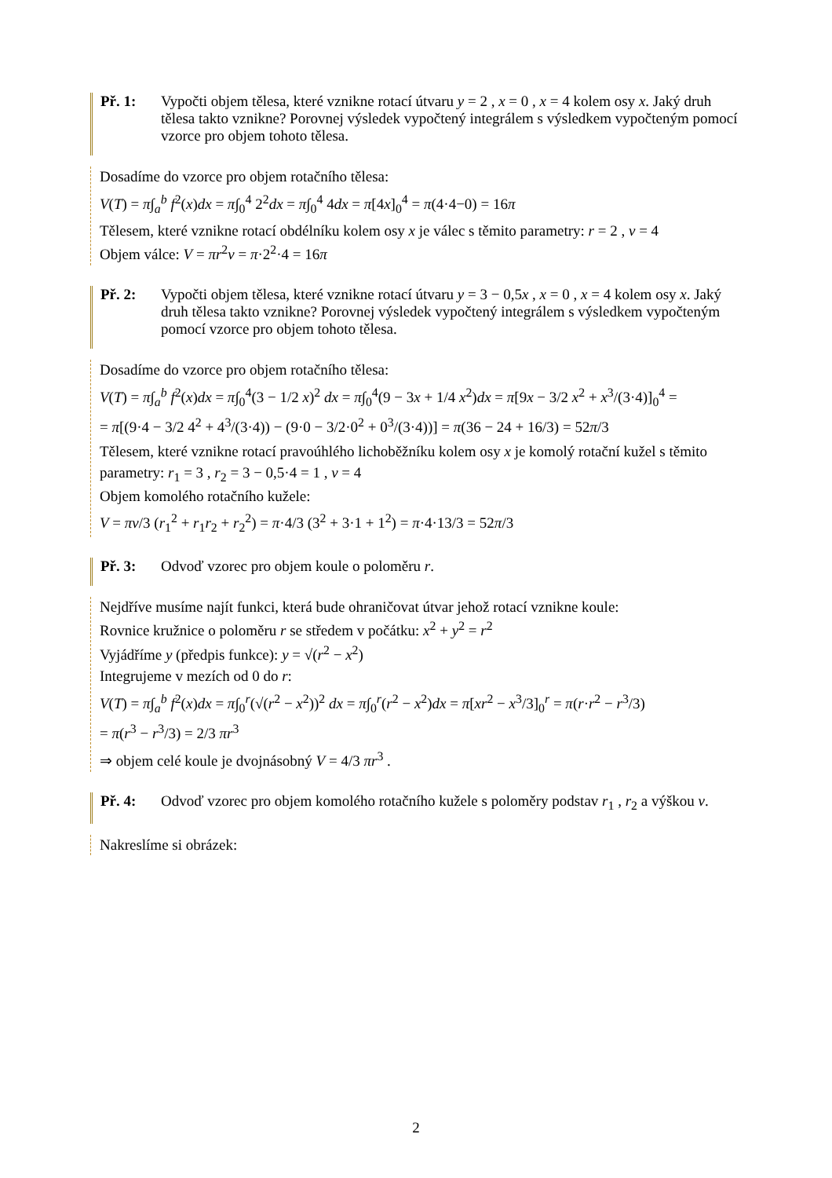Př. 1: Vypočti objem tělesa, které vznikne rotací útvaru y = 2 , x = 0 , x = 4 kolem osy x. Jaký druh tělesa takto vznikne? Porovnej výsledek vypočtený integrálem s výsledkem vypočteným pomocí vzorce pro objem tohoto tělesa.
Dosadíme do vzorce pro objem rotačního tělesa:
V(T) = π∫<sub>a</sub><sup>b</sup> f<sup>2</sup>(x)dx = π∫<sub>0</sub><sup>4</sup> 2<sup>2</sup>dx = π∫<sub>0</sub><sup>4</sup> 4dx = π[4x]<sub>0</sub><sup>4</sup> = π(4·4−0) = 16π
Tělesem, které vznikne rotací obdélníku kolem osy x je válec s těmito parametry: r = 2 , v = 4
Objem válce: V = πr<sup>2</sup>v = π·2<sup>2</sup>·4 = 16π
Př. 2: Vypočti objem tělesa, které vznikne rotací útvaru y = 3 − 0,5x , x = 0 , x = 4 kolem osy x. Jaký druh tělesa takto vznikne? Porovnej výsledek vypočtený integrálem s výsledkem vypočteným pomocí vzorce pro objem tohoto tělesa.
Dosadíme do vzorce pro objem rotačního tělesa:
V(T) = π∫<sub>a</sub><sup>b</sup> f<sup>2</sup>(x)dx = π∫<sub>0</sub><sup>4</sup>(3 − 1/2 x)<sup>2</sup> dx = π∫<sub>0</sub><sup>4</sup>(9 − 3x + 1/4 x<sup>2</sup>)dx = π[9x − 3/2 x<sup>2</sup> + x<sup>3</sup>/(3·4)]<sub>0</sub><sup>4</sup> =
= π[(9·4 − 3/2 4<sup>2</sup> + 4<sup>3</sup>/(3·4)) − (9·0 − 3/2·0<sup>2</sup> + 0<sup>3</sup>/(3·4))] = π(36 − 24 + 16/3) = 52π/3
Tělesem, které vznikne rotací pravoúhlého lichoběžníku kolem osy x je komolý rotační kužel s těmito parametry: r<sub>1</sub> = 3 , r<sub>2</sub> = 3 − 0,5·4 = 1 , v = 4
Objem komolého rotačního kužele:
V = πv/3 (r<sub>1</sub><sup>2</sup> + r<sub>1</sub>r<sub>2</sub> + r<sub>2</sub><sup>2</sup>) = π·4/3 (3<sup>2</sup> + 3·1 + 1<sup>2</sup>) = π·4·13/3 = 52π/3
Př. 3: Odvoď vzorec pro objem koule o poloměru r.
Nejdříve musíme najít funkci, která bude ohraničovat útvar jehož rotací vznikne koule:
Rovnice kružnice o poloměru r se středem v počátku: x<sup>2</sup> + y<sup>2</sup> = r<sup>2</sup>
Vyjádříme y (předpis funkce): y = √(r<sup>2</sup> − x<sup>2</sup>)
Integrujeme v mezích od 0 do r:
V(T) = π∫<sub>a</sub><sup>b</sup> f<sup>2</sup>(x)dx = π∫<sub>0</sub><sup>r</sup>(√(r<sup>2</sup> − x<sup>2</sup>))<sup>2</sup> dx = π∫<sub>0</sub><sup>r</sup>(r<sup>2</sup> − x<sup>2</sup>)dx = π[xr<sup>2</sup> − x<sup>3</sup>/3]<sub>0</sub><sup>r</sup> = π(r·r<sup>2</sup> − r<sup>3</sup>/3)
= π(r<sup>3</sup> − r<sup>3</sup>/3) = 2/3 πr<sup>3</sup>
⇒ objem celé koule je dvojnásobný V = 4/3 πr<sup>3</sup> .
Př. 4: Odvoď vzorec pro objem komolého rotačního kužele s poloměry podstav r<sub>1</sub> , r<sub>2</sub> a výškou v.
Nakreslíme si obrázek:
2